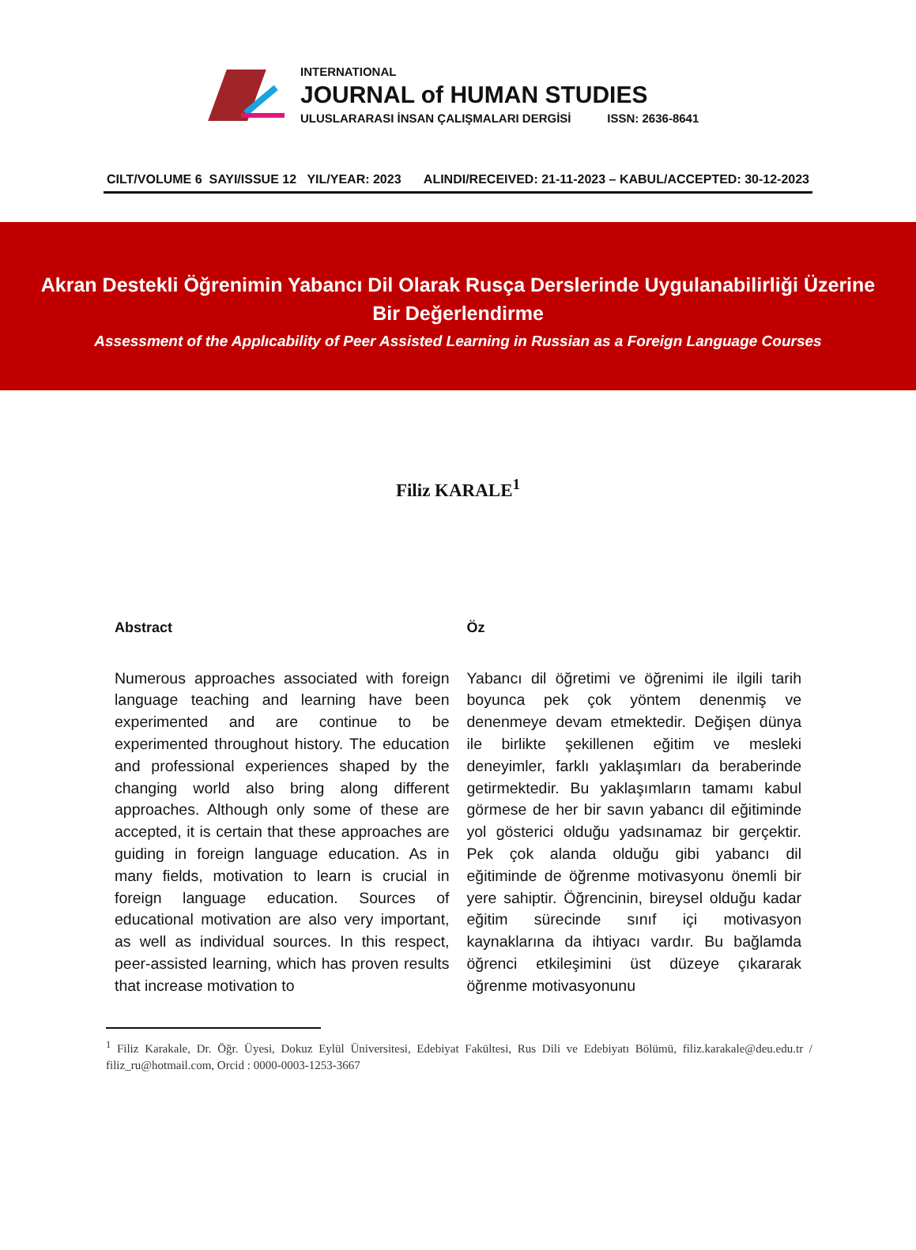INTERNATIONAL
JOURNAL of HUMAN STUDIES
ULUSLARARASI İNSAN ÇALIŞMALARI DERGİSİ ISSN: 2636-8641
CILT/VOLUME 6 SAYI/ISSUE 12 YIL/YEAR: 2023 ALINDI/RECEIVED: 21-11-2023 – KABUL/ACCEPTED: 30-12-2023
Akran Destekli Öğrenimin Yabancı Dil Olarak Rusça Derslerinde Uygulanabilirliği Üzerine Bir Değerlendirme
Assessment of the Applıcability of Peer Assisted Learning in Russian as a Foreign Language Courses
Filiz KARALE<sup>1</sup>
Abstract
Numerous approaches associated with foreign language teaching and learning have been experimented and are continue to be experimented throughout history. The education and professional experiences shaped by the changing world also bring along different approaches. Although only some of these are accepted, it is certain that these approaches are guiding in foreign language education. As in many fields, motivation to learn is crucial in foreign language education. Sources of educational motivation are also very important, as well as individual sources. In this respect, peer-assisted learning, which has proven results that increase motivation to
Öz
Yabancı dil öğretimi ve öğrenimi ile ilgili tarih boyunca pek çok yöntem denenmiş ve denenmeye devam etmektedir. Değişen dünya ile birlikte şekillenen eğitim ve mesleki deneyimler, farklı yaklaşımları da beraberinde getirmektedir. Bu yaklaşımların tamamı kabul görmese de her bir savın yabancı dil eğitiminde yol gösterici olduğu yadsınamaz bir gerçektir. Pek çok alanda olduğu gibi yabancı dil eğitiminde de öğrenme motivasyonu önemli bir yere sahiptir. Öğrencinin, bireysel olduğu kadar eğitim sürecinde sınıf içi motivasyon kaynaklarına da ihtiyacı vardır. Bu bağlamda öğrenci etkileşimini üst düzeye çıkararak öğrenme motivasyonunu
<sup>1</sup> Filiz Karakale, Dr. Öğr. Üyesi, Dokuz Eylül Üniversitesi, Edebiyat Fakültesi, Rus Dili ve Edebiyatı Bölümü, filiz.karakale@deu.edu.tr / filiz_ru@hotmail.com, Orcid : 0000-0003-1253-3667